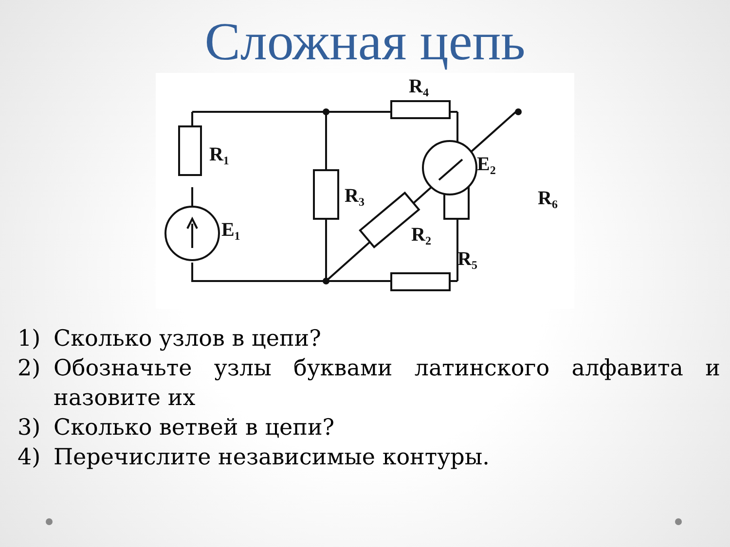Сложная цепь
R₄
R₁
R₃
R₆
E₂
E₁
R₂
R₅
1) Сколько узлов в цепи?
2) Обозначьте узлы буквами латинского алфавита и назовите их
3) Сколько ветвей в цепи?
4) Перечислите независимые контуры.